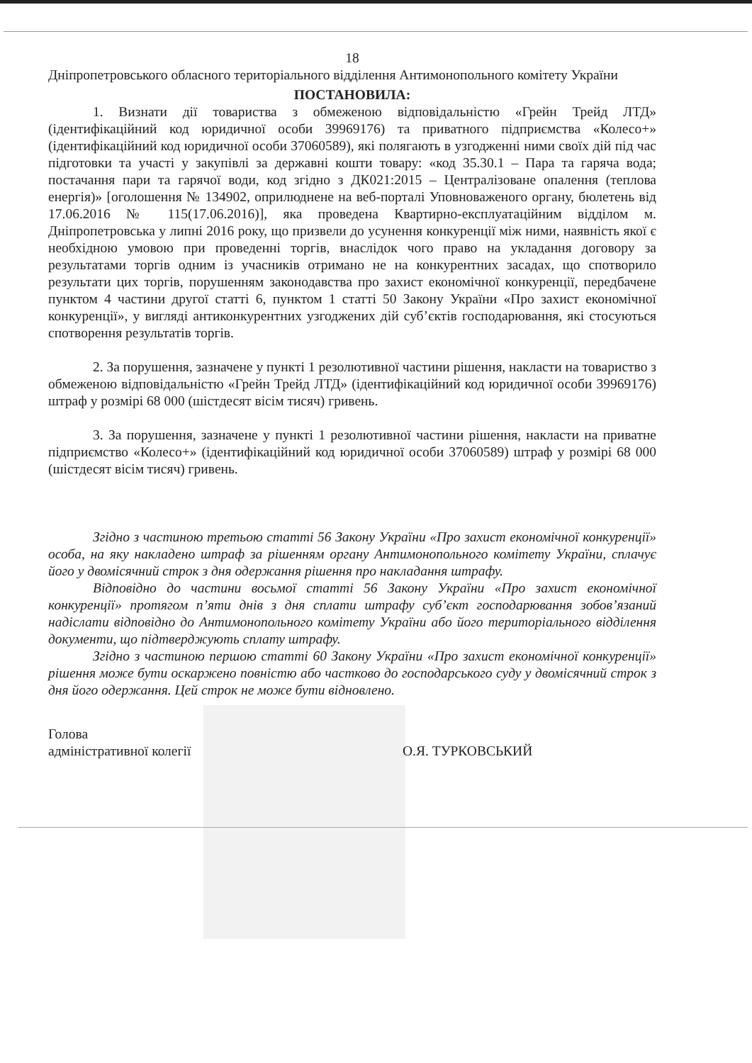18
Дніпропетровського обласного територіального відділення Антимонопольного комітету України
ПОСТАНОВИЛА:
1. Визнати дії товариства з обмеженою відповідальністю «Грейн Трейд ЛТД» (ідентифікаційний код юридичної особи 39969176) та приватного підприємства «Колесо+» (ідентифікаційний код юридичної особи 37060589), які полягають в узгодженні ними своїх дій під час підготовки та участі у закупівлі за державні кошти товару: «код 35.30.1 – Пара та гаряча вода; постачання пари та гарячої води, код згідно з ДК021:2015 – Централізоване опалення (теплова енергія)» [оголошення № 134902, оприлюднене на веб-порталі Уповноваженого органу, бюлетень від 17.06.2016 № 115(17.06.2016)], яка проведена Квартирно-експлуатаційним відділом м. Дніпропетровська у липні 2016 року, що призвели до усунення конкуренції між ними, наявність якої є необхідною умовою при проведенні торгів, внаслідок чого право на укладання договору за результатами торгів одним із учасників отримано не на конкурентних засадах, що спотворило результати цих торгів, порушенням законодавства про захист економічної конкуренції, передбачене пунктом 4 частини другої статті 6, пунктом 1 статті 50 Закону України «Про захист економічної конкуренції», у вигляді антиконкурентних узгоджених дій суб’єктів господарювання, які стосуються спотворення результатів торгів.
2. За порушення, зазначене у пункті 1 резолютивної частини рішення, накласти на товариство з обмеженою відповідальністю «Грейн Трейд ЛТД» (ідентифікаційний код юридичної особи 39969176) штраф у розмірі 68 000 (шістдесят вісім тисяч) гривень.
3. За порушення, зазначене у пункті 1 резолютивної частини рішення, накласти на приватне підприємство «Колесо+» (ідентифікаційний код юридичної особи 37060589) штраф у розмірі 68 000 (шістдесят вісім тисяч) гривень.
Згідно з частиною третьою статті 56 Закону України «Про захист економічної конкуренції» особа, на яку накладено штраф за рішенням органу Антимонопольного комітету України, сплачує його у двомісячний строк з дня одержання рішення про накладання штрафу.
Відповідно до частини восьмої статті 56 Закону України «Про захист економічної конкуренції» протягом п’яти днів з дня сплати штрафу суб’єкт господарювання зобов’язаний надіслати відповідно до Антимонопольного комітету України або його територіального відділення документи, що підтверджують сплату штрафу.
Згідно з частиною першою статті 60 Закону України «Про захист економічної конкуренції» рішення може бути оскаржено повністю або частково до господарського суду у двомісячний строк з дня його одержання. Цей строк не може бути відновлено.
Голова
адміністративної колегії
О.Я. ТУРКОВСЬКИЙ